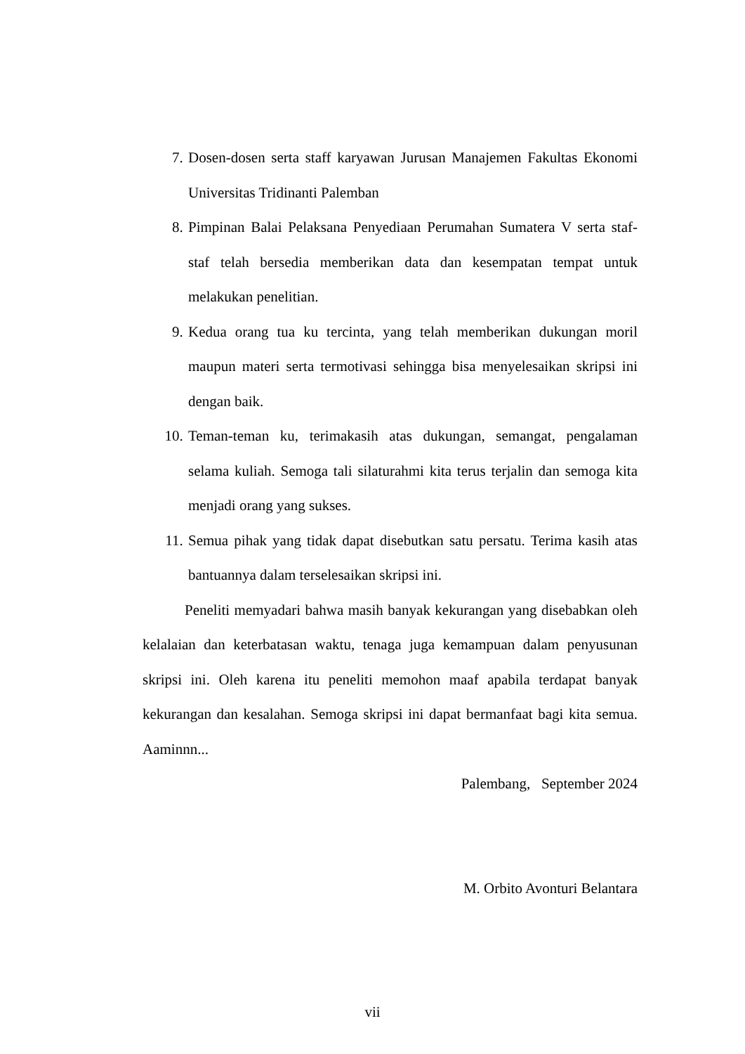7. Dosen-dosen serta staff karyawan Jurusan Manajemen Fakultas Ekonomi Universitas Tridinanti Palemban
8. Pimpinan Balai Pelaksana Penyediaan Perumahan Sumatera V serta staf-staf telah bersedia memberikan data dan kesempatan tempat untuk melakukan penelitian.
9. Kedua orang tua ku tercinta, yang telah memberikan dukungan moril maupun materi serta termotivasi sehingga bisa menyelesaikan skripsi ini dengan baik.
10. Teman-teman ku, terimakasih atas dukungan, semangat, pengalaman selama kuliah. Semoga tali silaturahmi kita terus terjalin dan semoga kita menjadi orang yang sukses.
11. Semua pihak yang tidak dapat disebutkan satu persatu. Terima kasih atas bantuannya dalam terselesaikan skripsi ini.
Peneliti memyadari bahwa masih banyak kekurangan yang disebabkan oleh kelalaian dan keterbatasan waktu, tenaga juga kemampuan dalam penyusunan skripsi ini. Oleh karena itu peneliti memohon maaf apabila terdapat banyak kekurangan dan kesalahan. Semoga skripsi ini dapat bermanfaat bagi kita semua. Aaminnn...
Palembang, September 2024
M. Orbito Avonturi Belantara
vii